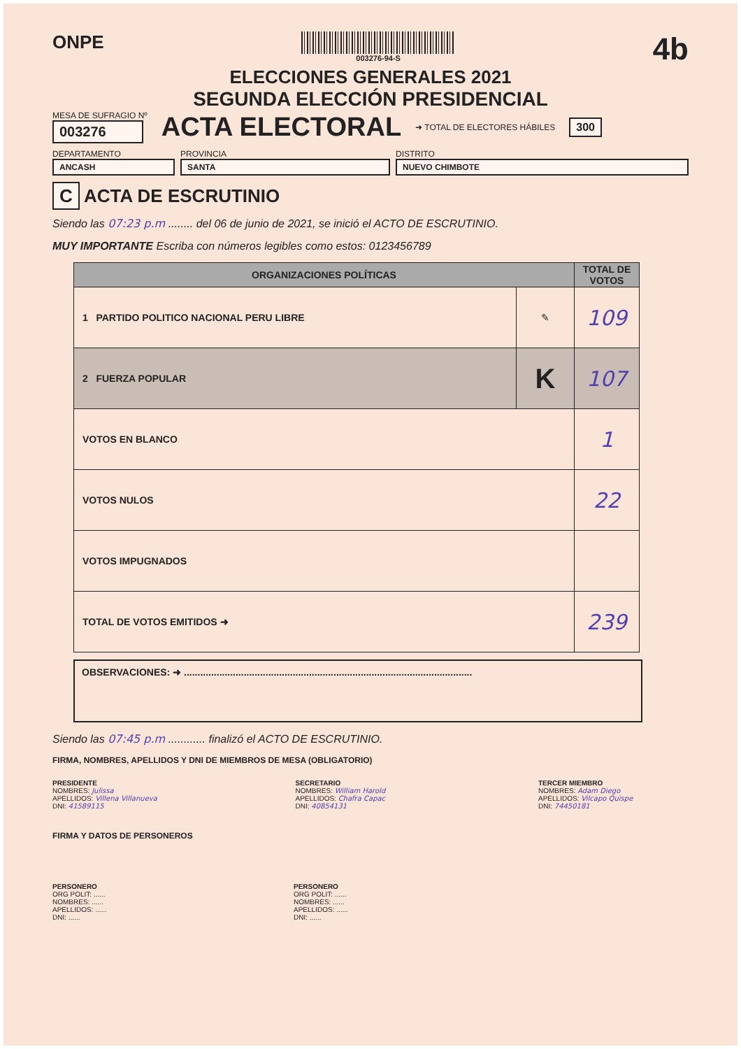ONPE
003276-94-S
4b
ELECCIONES GENERALES 2021
SEGUNDA ELECCIÓN PRESIDENCIAL
MESA DE SUFRAGIO Nº
003276
ACTA ELECTORAL
➜ TOTAL DE ELECTORES HÁBILES 300
DEPARTAMENTO
ANCASH
PROVINCIA
SANTA
DISTRITO
NUEVO CHIMBOTE
C ACTA DE ESCRUTINIO
Siendo las 07:23 p.m ........ del 06 de junio de 2021, se inició el ACTO DE ESCRUTINIO.
MUY IMPORTANTE Escriba con números legibles como estos: 0123456789
| ORGANIZACIONES POLÍTICAS | | TOTAL DE VOTOS |
| --- | --- | --- |
| 1 PARTIDO POLITICO NACIONAL PERU LIBRE | ✎ | 109 |
| 2 FUERZA POPULAR | K | 107 |
| VOTOS EN BLANCO | | 1 |
| VOTOS NULOS | | 22 |
| VOTOS IMPUGNADOS | | |
| TOTAL DE VOTOS EMITIDOS ➜ | | 239 |
OBSERVACIONES: ➜ ..........................................................................................................
Siendo las 07:45 p.m ............ finalizó el ACTO DE ESCRUTINIO.
FIRMA, NOMBRES, APELLIDOS Y DNI DE MIEMBROS DE MESA (OBLIGATORIO)
PRESIDENTE
NOMBRES: Julissa
APELLIDOS: Villena Villanueva
DNI: 41589115
SECRETARIO
NOMBRES: William Harold
APELLIDOS: Chafra Capac
DNI: 40854131
TERCER MIEMBRO
NOMBRES: Adam Diego
APELLIDOS: Vilcapo Quispe
DNI: 74450181
FIRMA Y DATOS DE PERSONEROS
PERSONERO
ORG POLIT: ......
NOMBRES: ......
APELLIDOS: ......
DNI: ......
PERSONERO
ORG POLIT: ......
NOMBRES: ......
APELLIDOS: ......
DNI: ......